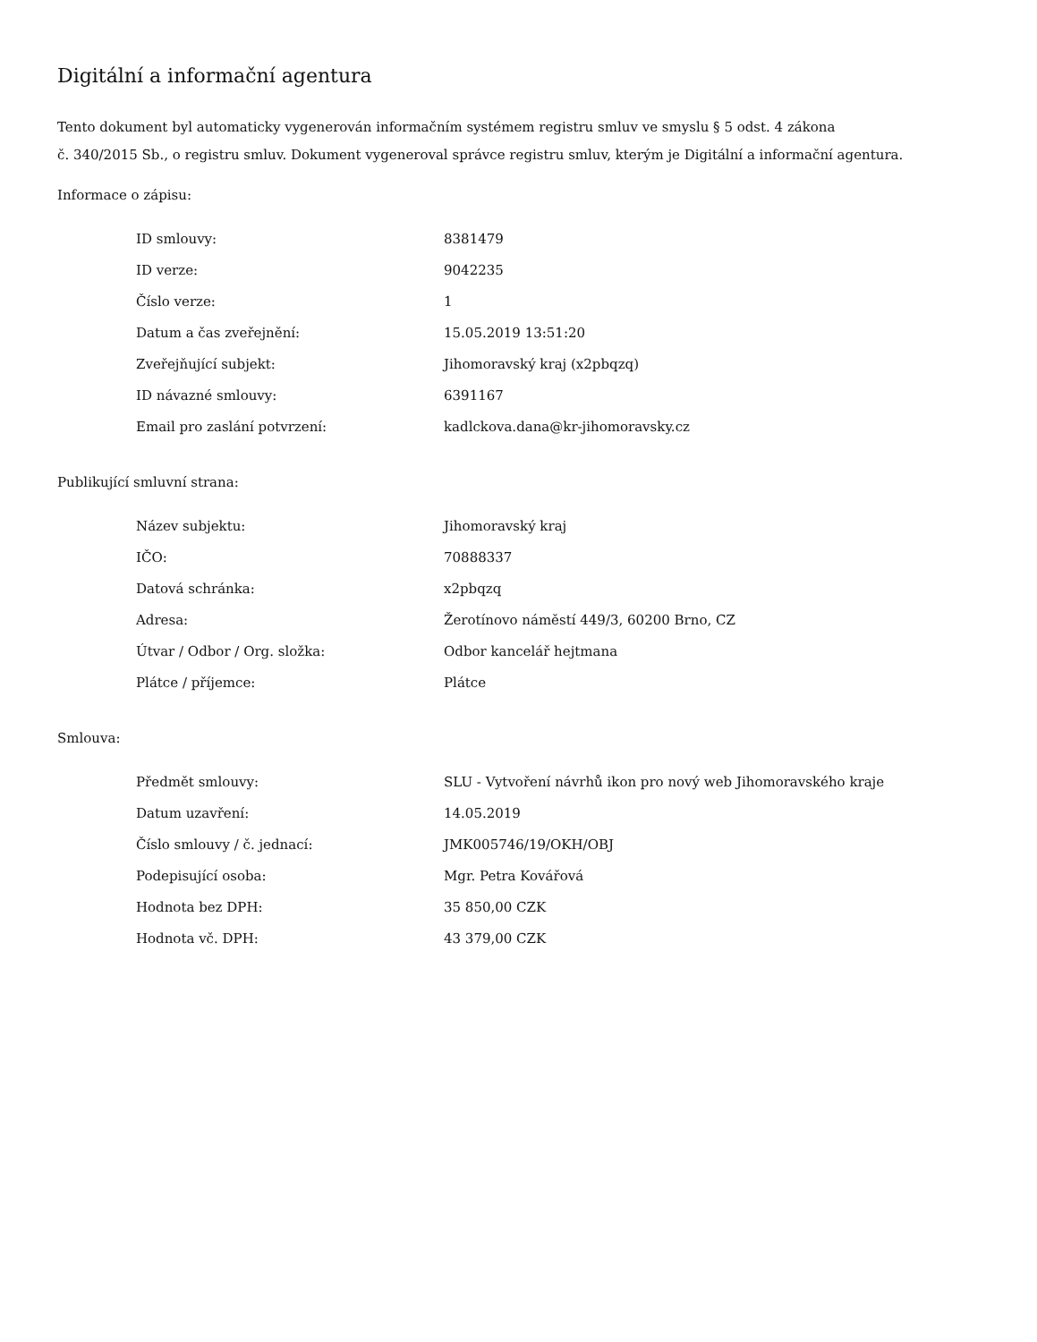Digitální a informační agentura
Tento dokument byl automaticky vygenerován informačním systémem registru smluv ve smyslu § 5 odst. 4 zákona
č. 340/2015 Sb., o registru smluv. Dokument vygeneroval správce registru smluv, kterým je Digitální a informační agentura.
Informace o zápisu:
| ID smlouvy: | 8381479 |
| ID verze: | 9042235 |
| Číslo verze: | 1 |
| Datum a čas zveřejnění: | 15.05.2019 13:51:20 |
| Zveřejňující subjekt: | Jihomoravský kraj (x2pbqzq) |
| ID návazné smlouvy: | 6391167 |
| Email pro zaslání potvrzení: | kadlckova.dana@kr-jihomoravsky.cz |
Publikující smluvní strana:
| Název subjektu: | Jihomoravský kraj |
| IČO: | 70888337 |
| Datová schránka: | x2pbqzq |
| Adresa: | Žerotínovo náměstí 449/3, 60200 Brno, CZ |
| Útvar / Odbor / Org. složka: | Odbor kancelář hejtmana |
| Plátce / příjemce: | Plátce |
Smlouva:
| Předmět smlouvy: | SLU - Vytvoření návrhů ikon pro nový web Jihomoravského kraje |
| Datum uzavření: | 14.05.2019 |
| Číslo smlouvy / č. jednací: | JMK005746/19/OKH/OBJ |
| Podepisující osoba: | Mgr. Petra Kovářová |
| Hodnota bez DPH: | 35 850,00 CZK |
| Hodnota vč. DPH: | 43 379,00 CZK |